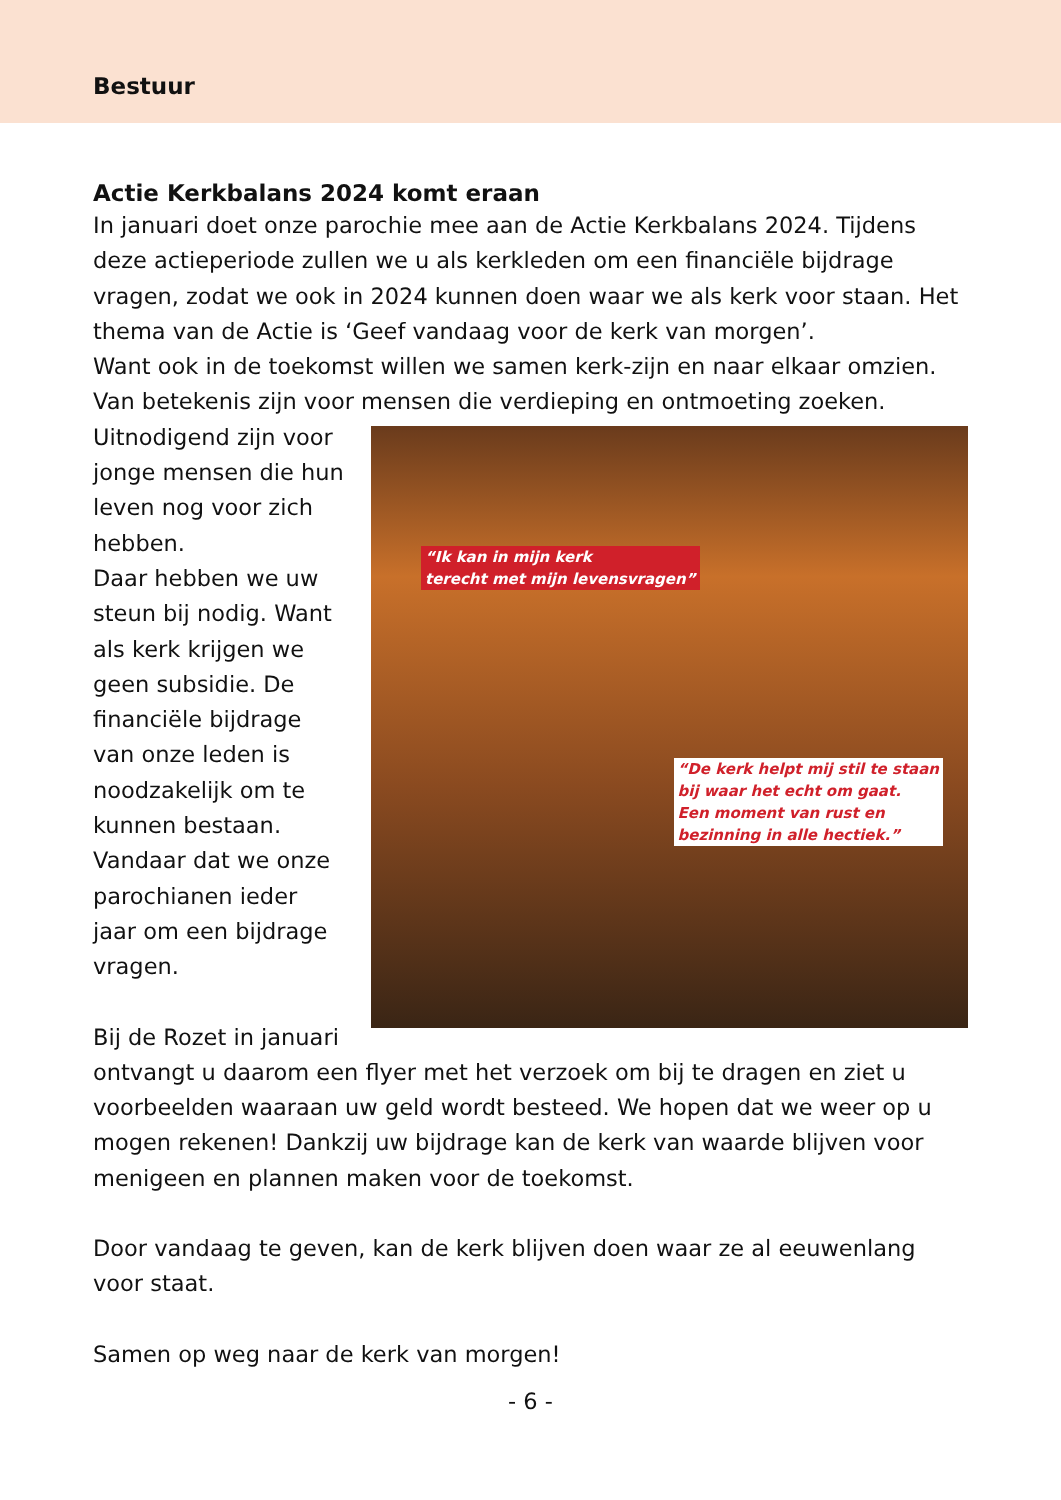Bestuur
Actie Kerkbalans 2024 komt eraan
In januari doet onze parochie mee aan de Actie Kerkbalans 2024. Tijdens deze actieperiode zullen we u als kerkleden om een financiële bijdrage vragen, zodat we ook in 2024 kunnen doen waar we als kerk voor staan. Het thema van de Actie is ‘Geef vandaag voor de kerk van morgen’.
Want ook in de toekomst willen we samen kerk-zijn en naar elkaar omzien. Van betekenis zijn voor mensen die verdieping en ontmoeting zoeken.
“Ik kan in mijn kerk
terecht met mijn levensvragen”
“De kerk helpt mij stil te staan
bij waar het echt om gaat.
Een moment van rust en
bezinning in alle hectiek.”
Uitnodigend zijn voor jonge mensen die hun leven nog voor zich hebben.
Daar hebben we uw steun bij nodig. Want als kerk krijgen we geen subsidie. De financiële bijdrage van onze leden is noodzakelijk om te kunnen bestaan. Vandaar dat we onze parochianen ieder jaar om een bijdrage vragen.
Bij de Rozet in januari ontvangt u daarom een flyer met het verzoek om bij te dragen en ziet u voorbeelden waaraan uw geld wordt besteed. We hopen dat we weer op u mogen rekenen! Dankzij uw bijdrage kan de kerk van waarde blijven voor menigeen en plannen maken voor de toekomst.
Door vandaag te geven, kan de kerk blijven doen waar ze al eeuwenlang voor staat.
Samen op weg naar de kerk van morgen!
- 6 -